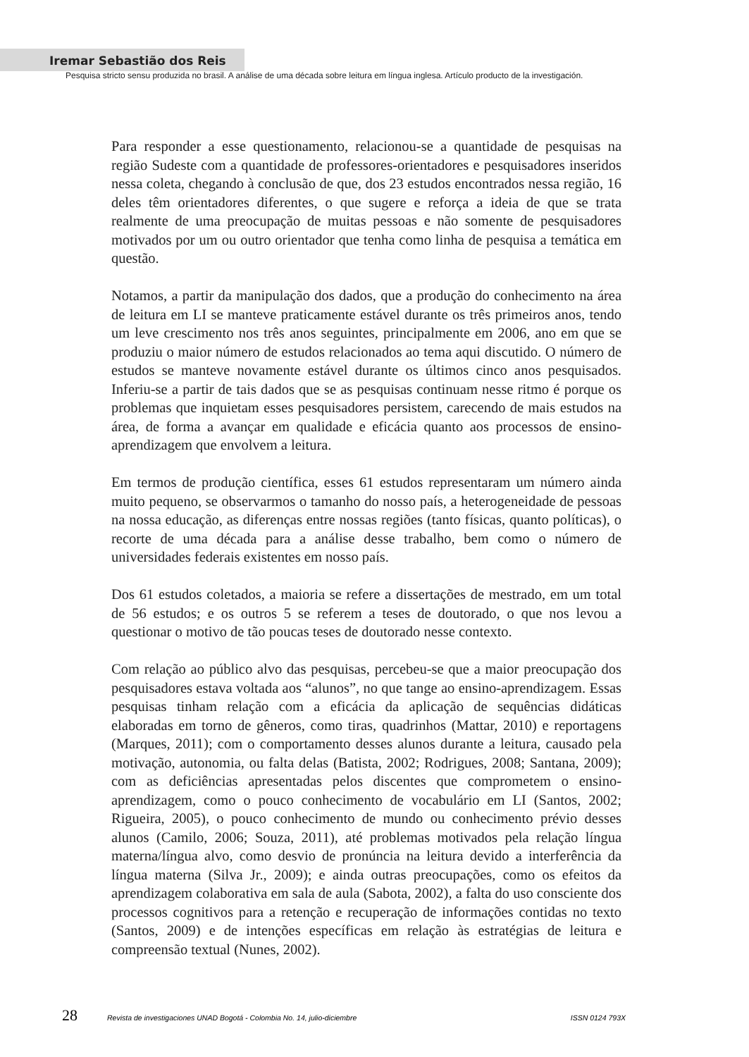Iremar Sebastião dos Reis
Pesquisa stricto sensu produzida no brasil. A análise de uma década sobre leitura em língua inglesa. Artículo producto de la investigación.
Para responder a esse questionamento, relacionou-se a quantidade de pesquisas na região Sudeste com a quantidade de professores-orientadores e pesquisadores inseridos nessa coleta, chegando à conclusão de que, dos 23 estudos encontrados nessa região, 16 deles têm orientadores diferentes, o que sugere e reforça a ideia de que se trata realmente de uma preocupação de muitas pessoas e não somente de pesquisadores motivados por um ou outro orientador que tenha como linha de pesquisa a temática em questão.
Notamos, a partir da manipulação dos dados, que a produção do conhecimento na área de leitura em LI se manteve praticamente estável durante os três primeiros anos, tendo um leve crescimento nos três anos seguintes, principalmente em 2006, ano em que se produziu o maior número de estudos relacionados ao tema aqui discutido. O número de estudos se manteve novamente estável durante os últimos cinco anos pesquisados. Inferiu-se a partir de tais dados que se as pesquisas continuam nesse ritmo é porque os problemas que inquietam esses pesquisadores persistem, carecendo de mais estudos na área, de forma a avançar em qualidade e eficácia quanto aos processos de ensino-aprendizagem que envolvem a leitura.
Em termos de produção científica, esses 61 estudos representaram um número ainda muito pequeno, se observarmos o tamanho do nosso país, a heterogeneidade de pessoas na nossa educação, as diferenças entre nossas regiões (tanto físicas, quanto políticas), o recorte de uma década para a análise desse trabalho, bem como o número de universidades federais existentes em nosso país.
Dos 61 estudos coletados, a maioria se refere a dissertações de mestrado, em um total de 56 estudos; e os outros 5 se referem a teses de doutorado, o que nos levou a questionar o motivo de tão poucas teses de doutorado nesse contexto.
Com relação ao público alvo das pesquisas, percebeu-se que a maior preocupação dos pesquisadores estava voltada aos “alunos”, no que tange ao ensino-aprendizagem. Essas pesquisas tinham relação com a eficácia da aplicação de sequências didáticas elaboradas em torno de gêneros, como tiras, quadrinhos (Mattar, 2010) e reportagens (Marques, 2011); com o comportamento desses alunos durante a leitura, causado pela motivação, autonomia, ou falta delas (Batista, 2002; Rodrigues, 2008; Santana, 2009); com as deficiências apresentadas pelos discentes que comprometem o ensino-aprendizagem, como o pouco conhecimento de vocabulário em LI (Santos, 2002; Rigueira, 2005), o pouco conhecimento de mundo ou conhecimento prévio desses alunos (Camilo, 2006; Souza, 2011), até problemas motivados pela relação língua materna/língua alvo, como desvio de pronúncia na leitura devido a interferência da língua materna (Silva Jr., 2009); e ainda outras preocupações, como os efeitos da aprendizagem colaborativa em sala de aula (Sabota, 2002), a falta do uso consciente dos processos cognitivos para a retenção e recuperação de informações contidas no texto (Santos, 2009) e de intenções específicas em relação às estratégias de leitura e compreensão textual (Nunes, 2002).
28 Revista de investigaciones UNAD Bogotá - Colombia No. 14, julio-diciembre ISSN 0124 793X